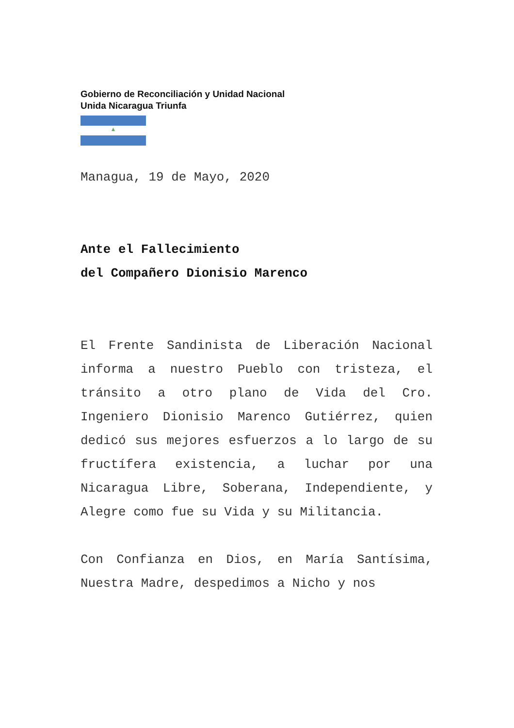Gobierno de Reconciliación y Unidad Nacional
Unida Nicaragua Triunfa
▲
Managua, 19 de Mayo, 2020
Ante el Fallecimiento
del Compañero Dionisio Marenco
El Frente Sandinista de Liberación Nacional informa a nuestro Pueblo con tristeza, el tránsito a otro plano de Vida del Cro. Ingeniero Dionisio Marenco Gutiérrez, quien dedicó sus mejores esfuerzos a lo largo de su fructífera existencia, a luchar por una Nicaragua Libre, Soberana, Independiente, y Alegre como fue su Vida y su Militancia.
Con Confianza en Dios, en María Santísima, Nuestra Madre, despedimos a Nicho y nos